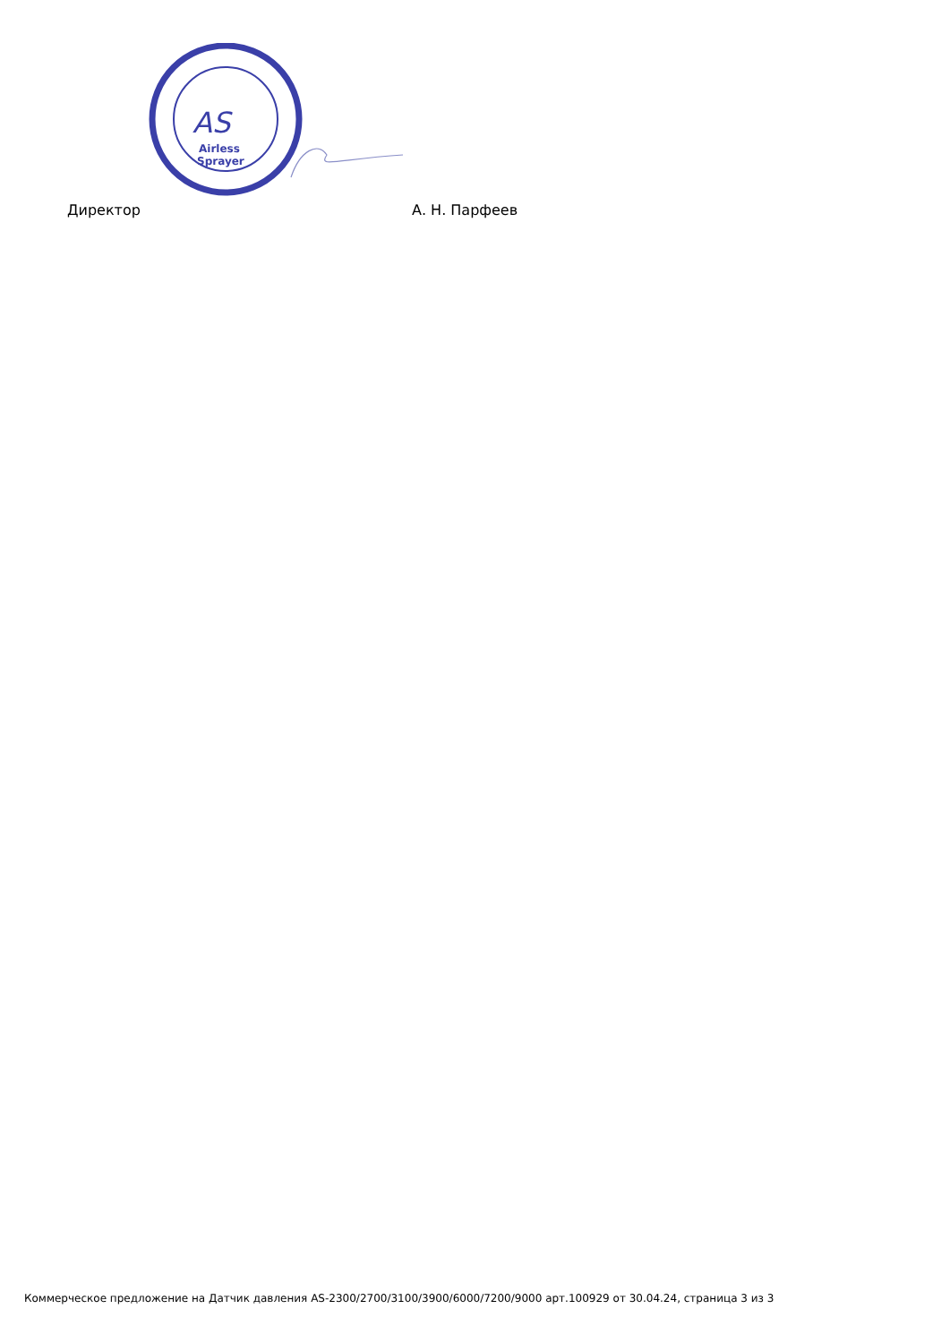AS
Airless
Sprayer
Директор А. Н. Парфеев
Коммерческое предложение на Датчик давления AS-2300/2700/3100/3900/6000/7200/9000 арт.100929 от 30.04.24, страница 3 из 3